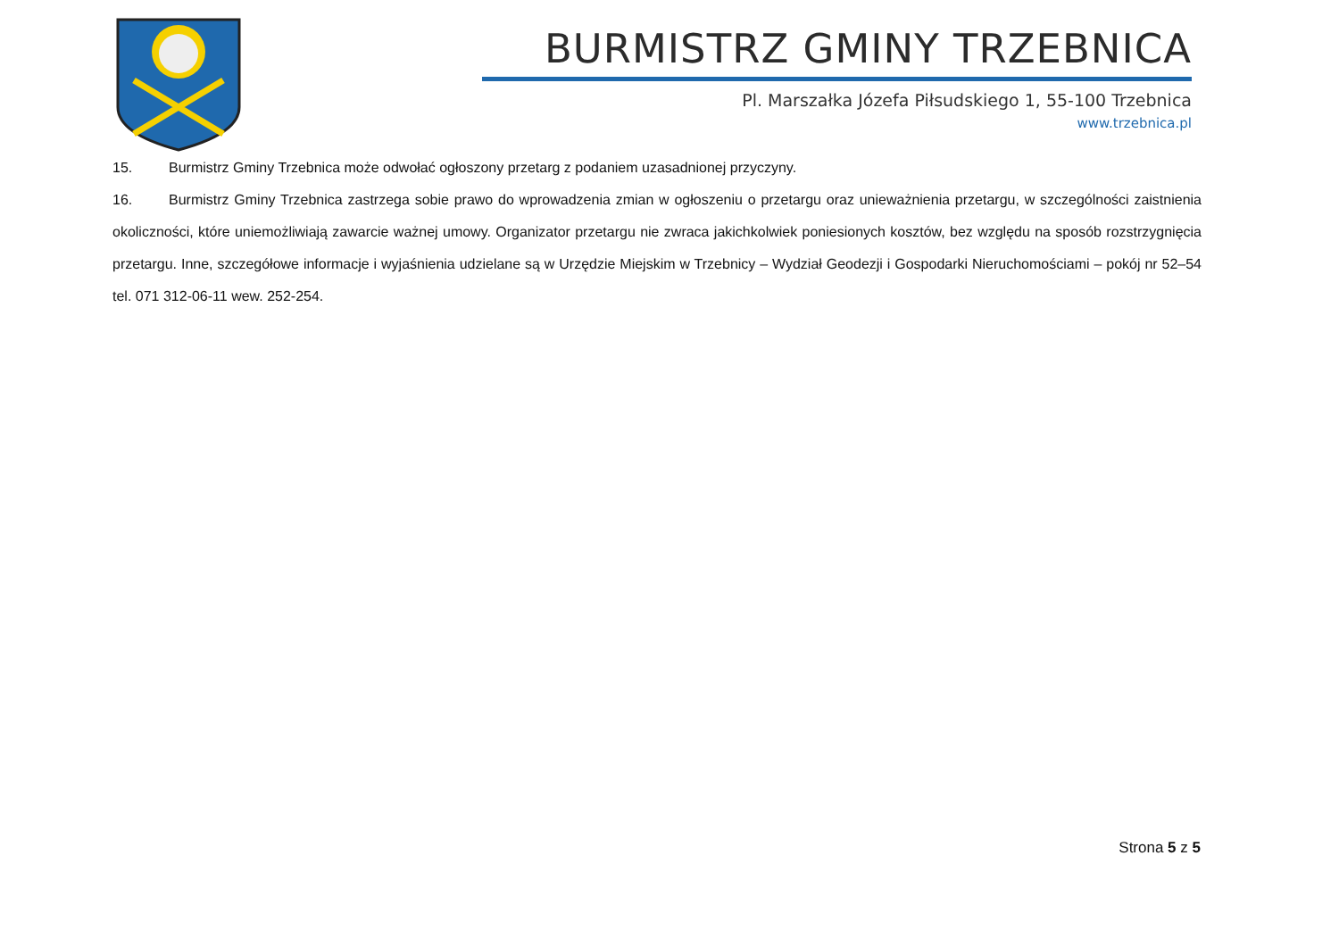BURMISTRZ GMINY TRZEBNICA
Pl. Marszałka Józefa Piłsudskiego 1, 55-100 Trzebnica
www.trzebnica.pl
15. Burmistrz Gminy Trzebnica może odwołać ogłoszony przetarg z podaniem uzasadnionej przyczyny.
16. Burmistrz Gminy Trzebnica zastrzega sobie prawo do wprowadzenia zmian w ogłoszeniu o przetargu oraz unieważnienia przetargu, w szczególności zaistnienia okoliczności, które uniemożliwiają zawarcie ważnej umowy. Organizator przetargu nie zwraca jakichkolwiek poniesionych kosztów, bez względu na sposób rozstrzygnięcia przetargu. Inne, szczegółowe informacje i wyjaśnienia udzielane są w Urzędzie Miejskim w Trzebnicy – Wydział Geodezji i Gospodarki Nieruchomościami – pokój nr 52–54 tel. 071 312-06-11 wew. 252-254.
Strona 5 z 5